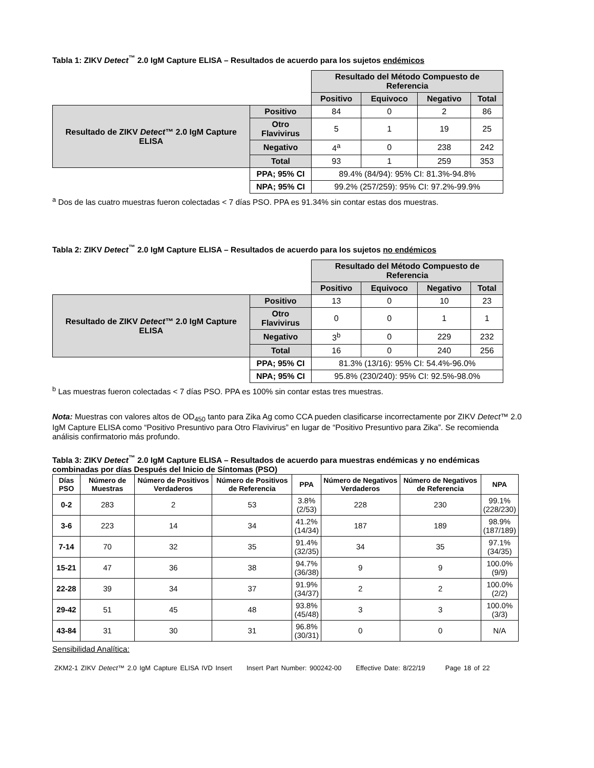Tabla 1: ZIKV Detect<sup>™</sup> 2.0 IgM Capture ELISA – Resultados de acuerdo para los sujetos endémicos
| | | Resultado del Método Compuesto de Referencia | | | |
| | | Positivo | Equivoco | Negativo | Total |
| Resultado de ZIKV Detect ™ 2.0 IgM Capture ELISA | Positivo | 84 | 0 | 2 | 86 |
| | Otro Flavivirus | 5 | 1 | 19 | 25 |
| | Negativo | 4<sup>a</sup> | 0 | 238 | 242 |
| | Total | 93 | 1 | 259 | 353 |
| | PPA; 95% CI | 89.4% (84/94): 95% CI: 81.3%-94.8% | | | |
| | NPA; 95% CI | 99.2% (257/259): 95% CI: 97.2%-99.9% | | | |
<sup>a</sup> Dos de las cuatro muestras fueron colectadas < 7 días PSO. PPA es 91.34% sin contar estas dos muestras.
Tabla 2: ZIKV Detect<sup>™</sup> 2.0 IgM Capture ELISA – Resultados de acuerdo para los sujetos no endémicos
| | | Resultado del Método Compuesto de Referencia | | | |
| | | Positivo | Equivoco | Negativo | Total |
| Resultado de ZIKV Detect ™ 2.0 IgM Capture ELISA | Positivo | 13 | 0 | 10 | 23 |
| | Otro Flavivirus | 0 | 0 | 1 | 1 |
| | Negativo | 3<sup>b</sup> | 0 | 229 | 232 |
| | Total | 16 | 0 | 240 | 256 |
| | PPA; 95% CI | 81.3% (13/16): 95% CI: 54.4%-96.0% | | | |
| | NPA; 95% CI | 95.8% (230/240): 95% CI: 92.5%-98.0% | | | |
<sup>b</sup> Las muestras fueron colectadas < 7 días PSO. PPA es 100% sin contar estas tres muestras.
Nota: Muestras con valores altos de OD<sub>450</sub> tanto para Zika Ag como CCA pueden clasificarse incorrectamente por ZIKV Detect™ 2.0 IgM Capture ELISA como “Positivo Presuntivo para Otro Flavivirus” en lugar de “Positivo Presuntivo para Zika”. Se recomienda análisis confirmatorio más profundo.
Tabla 3: ZIKV Detect<sup>™</sup> 2.0 IgM Capture ELISA – Resultados de acuerdo para muestras endémicas y no endémicas combinadas por días Después del Inicio de Síntomas (PSO)
| Días PSO | Número de Muestras | Número de Positivos Verdaderos | Número de Positivos de Referencia | PPA | Número de Negativos Verdaderos | Número de Negativos de Referencia | NPA |
| --- | --- | --- | --- | --- | --- | --- | --- |
| 0-2 | 283 | 2 | 53 | 3.8% (2/53) | 228 | 230 | 99.1% (228/230) |
| 3-6 | 223 | 14 | 34 | 41.2% (14/34) | 187 | 189 | 98.9% (187/189) |
| 7-14 | 70 | 32 | 35 | 91.4% (32/35) | 34 | 35 | 97.1% (34/35) |
| 15-21 | 47 | 36 | 38 | 94.7% (36/38) | 9 | 9 | 100.0% (9/9) |
| 22-28 | 39 | 34 | 37 | 91.9% (34/37) | 2 | 2 | 100.0% (2/2) |
| 29-42 | 51 | 45 | 48 | 93.8% (45/48) | 3 | 3 | 100.0% (3/3) |
| 43-84 | 31 | 30 | 31 | 96.8% (30/31) | 0 | 0 | N/A |
Sensibilidad Analítica:
ZKM2-1 ZIKV Detect™ 2.0 IgM Capture ELISA IVD Insert Insert Part Number: 900242-00 Effective Date: 8/22/19 Page 18 of 22